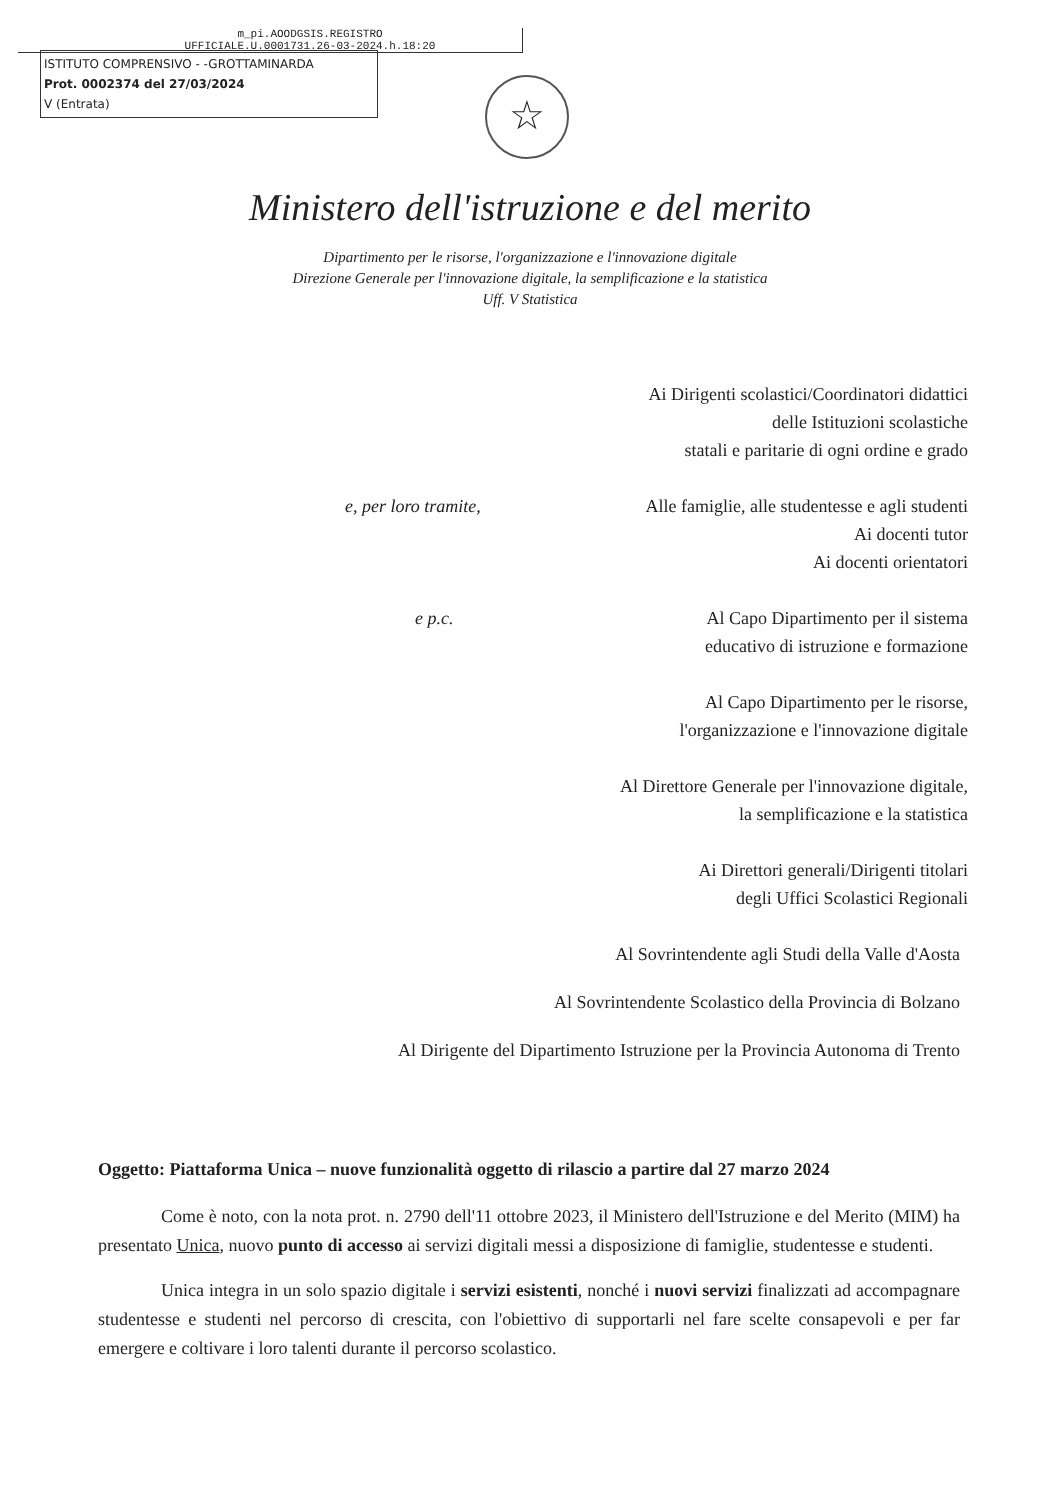m_pi.AOODGSIS.REGISTRO
UFFICIALE.U.0001731.26-03-2024.h.18:20
ISTITUTO COMPRENSIVO - -GROTTAMINARDA
Prot. 0002374 del 27/03/2024
V (Entrata)
☆
Ministero dell'istruzione e del merito
Dipartimento per le risorse, l'organizzazione e l'innovazione digitale
Direzione Generale per l'innovazione digitale, la semplificazione e la statistica
Uff. V Statistica
Ai Dirigenti scolastici/Coordinatori didattici
delle Istituzioni scolastiche
statali e paritarie di ogni ordine e grado
e, per loro tramite,
Alle famiglie, alle studentesse e agli studenti
Ai docenti tutor
Ai docenti orientatori
e p.c. Al Capo Dipartimento per il sistema
educativo di istruzione e formazione
Al Capo Dipartimento per le risorse,
l'organizzazione e l'innovazione digitale
Al Direttore Generale per l'innovazione digitale,
la semplificazione e la statistica
Ai Direttori generali/Dirigenti titolari
degli Uffici Scolastici Regionali
Al Sovrintendente agli Studi della Valle d'Aosta
Al Sovrintendente Scolastico della Provincia di Bolzano
Al Dirigente del Dipartimento Istruzione per la Provincia Autonoma di Trento
Oggetto: Piattaforma Unica – nuove funzionalità oggetto di rilascio a partire dal 27 marzo 2024
Come è noto, con la nota prot. n. 2790 dell'11 ottobre 2023, il Ministero dell'Istruzione e del Merito (MIM) ha presentato Unica, nuovo punto di accesso ai servizi digitali messi a disposizione di famiglie, studentesse e studenti.
Unica integra in un solo spazio digitale i servizi esistenti, nonché i nuovi servizi finalizzati ad accompagnare studentesse e studenti nel percorso di crescita, con l'obiettivo di supportarli nel fare scelte consapevoli e per far emergere e coltivare i loro talenti durante il percorso scolastico.